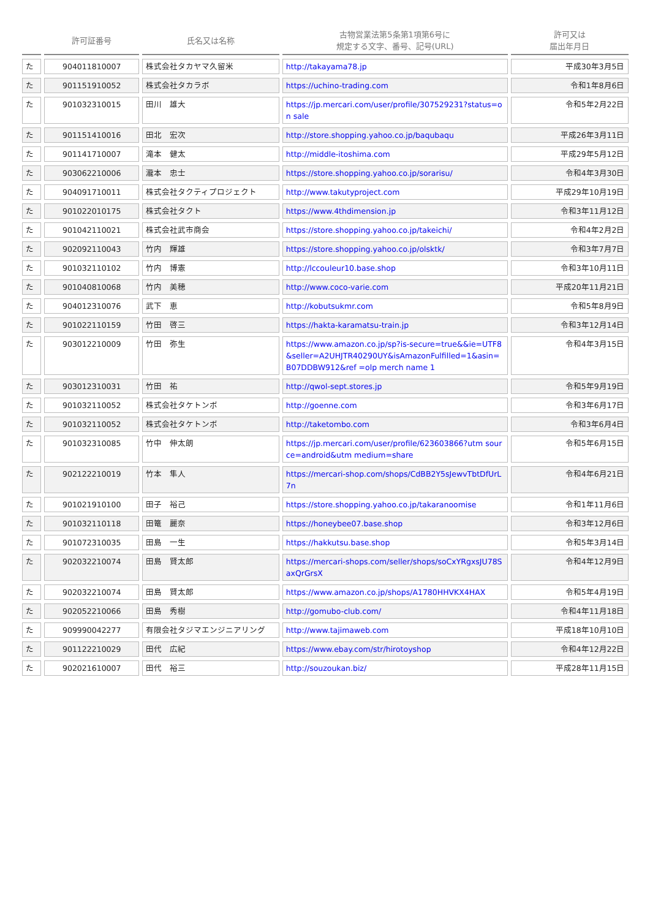| | 許可証番号 | 氏名又は名称 | 古物営業法第5条第1項第6号に 規定する文字、番号、記号(URL) | 許可又は 届出年月日 |
| --- | --- | --- | --- | --- |
| た | 904011810007 | 株式会社タカヤマ久留米 | http://takayama78.jp | 平成30年3月5日 |
| た | 901151910052 | 株式会社タカラボ | https://uchino-trading.com | 令和1年8月6日 |
| た | 901032310015 | 田川 雄大 | https://jp.mercari.com/user/profile/307529231?status=on sale | 令和5年2月22日 |
| た | 901151410016 | 田北 宏次 | http://store.shopping.yahoo.co.jp/baqubaqu | 平成26年3月11日 |
| た | 901141710007 | 滝本 健太 | http://middle-itoshima.com | 平成29年5月12日 |
| た | 903062210006 | 瀧本 忠士 | https://store.shopping.yahoo.co.jp/sorarisu/ | 令和4年3月30日 |
| た | 904091710011 | 株式会社タクティプロジェクト | http://www.takutyproject.com | 平成29年10月19日 |
| た | 901022010175 | 株式会社タクト | https://www.4thdimension.jp | 令和3年11月12日 |
| た | 901042110021 | 株式会社武市商会 | https://store.shopping.yahoo.co.jp/takeichi/ | 令和4年2月2日 |
| た | 902092110043 | 竹内 輝雄 | https://store.shopping.yahoo.co.jp/olsktk/ | 令和3年7月7日 |
| た | 901032110102 | 竹内 博憲 | http://lccouleur10.base.shop | 令和3年10月11日 |
| た | 901040810068 | 竹内 美穂 | http://www.coco-varie.com | 平成20年11月21日 |
| た | 904012310076 | 武下 恵 | http://kobutsukmr.com | 令和5年8月9日 |
| た | 901022110159 | 竹田 啓三 | https://hakta-karamatsu-train.jp | 令和3年12月14日 |
| た | 903012210009 | 竹田 弥生 | https://www.amazon.co.jp/sp?is-secure=true&&ie=UTF8&seller=A2UHJTR40290UY&isAmazonFulfilled=1&asin=B07DDBW912&ref =olp merch name 1 | 令和4年3月15日 |
| た | 903012310031 | 竹田 祐 | http://qwol-sept.stores.jp | 令和5年9月19日 |
| た | 901032110052 | 株式会社タケトンボ | http://goenne.com | 令和3年6月17日 |
| た | 901032110052 | 株式会社タケトンボ | http://taketombo.com | 令和3年6月4日 |
| た | 901032310085 | 竹中 伸太朗 | https://jp.mercari.com/user/profile/623603866?utm source=android&utm medium=share | 令和5年6月15日 |
| た | 902122210019 | 竹本 隼人 | https://mercari-shop.com/shops/CdBB2Y5sJewvTbtDfUrL7n | 令和4年6月21日 |
| た | 901021910100 | 田子 裕己 | https://store.shopping.yahoo.co.jp/takaranoomise | 令和1年11月6日 |
| た | 901032110118 | 田篭 麗奈 | https://honeybee07.base.shop | 令和3年12月6日 |
| た | 901072310035 | 田島 一生 | https://hakkutsu.base.shop | 令和5年3月14日 |
| た | 902032210074 | 田島 賢太郎 | https://mercari-shops.com/seller/shops/soCxYRgxsJU78SaxQrGrsX | 令和4年12月9日 |
| た | 902032210074 | 田島 賢太郎 | https://www.amazon.co.jp/shops/A1780HHVKX4HAX | 令和5年4月19日 |
| た | 902052210066 | 田島 秀樹 | http://gomubo-club.com/ | 令和4年11月18日 |
| た | 909990042277 | 有限会社タジマエンジニアリング | http://www.tajimaweb.com | 平成18年10月10日 |
| た | 901122210029 | 田代 広紀 | https://www.ebay.com/str/hirotoyshop | 令和4年12月22日 |
| た | 902021610007 | 田代 裕三 | http://souzoukan.biz/ | 平成28年11月15日 |